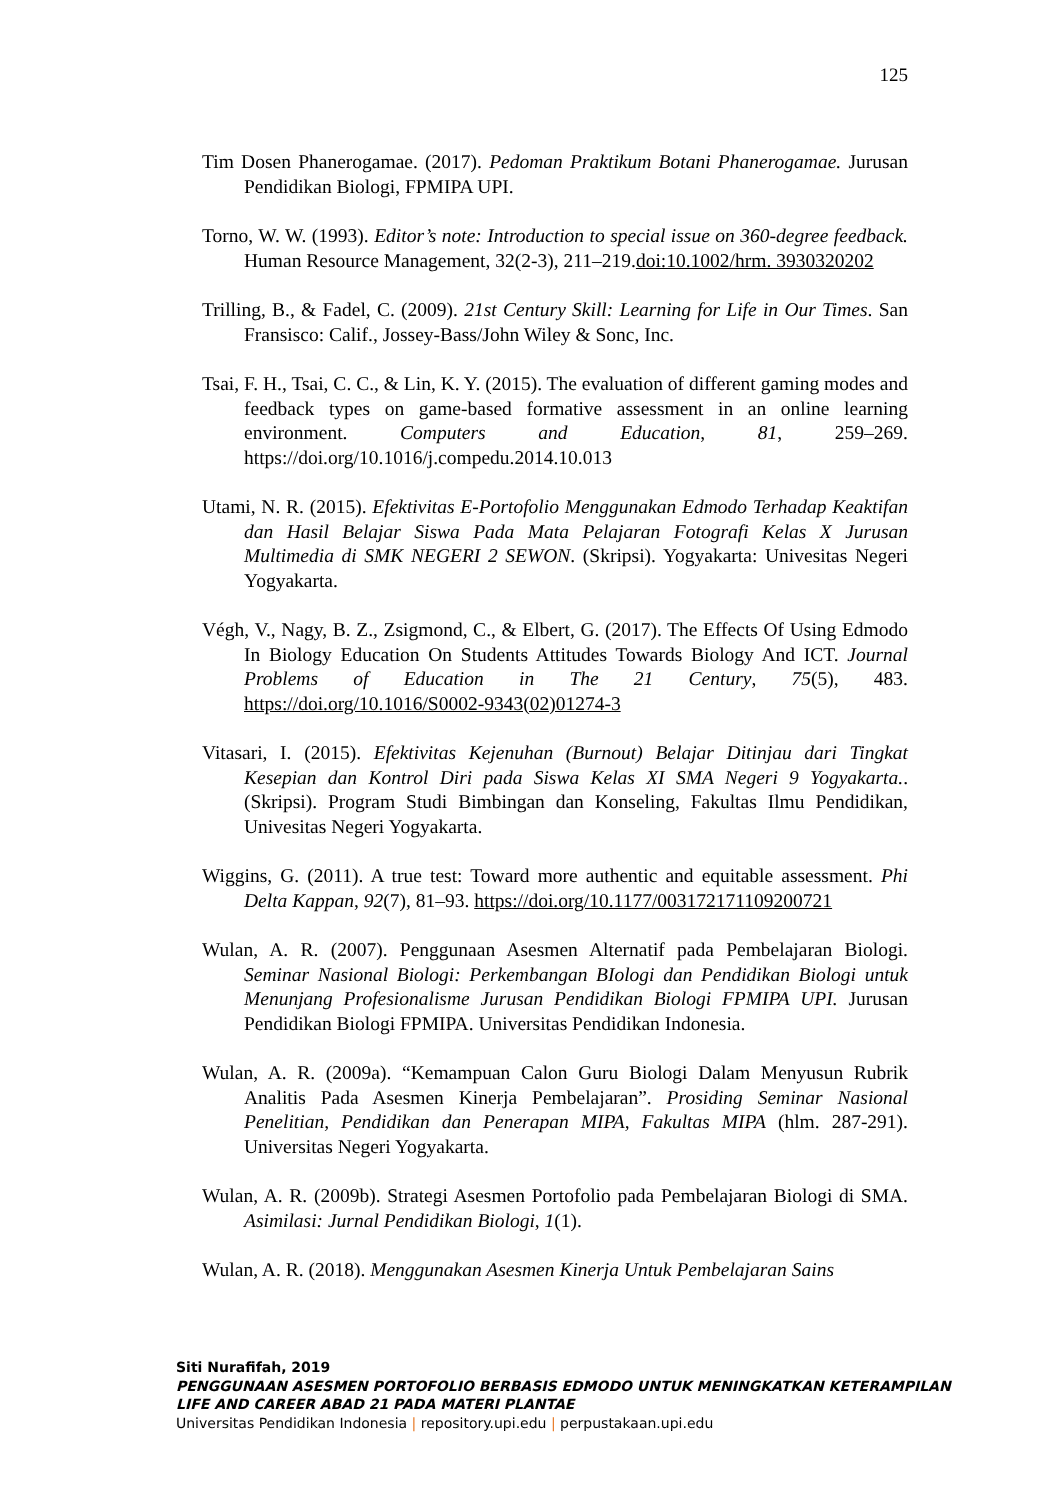125
Tim Dosen Phanerogamae. (2017). Pedoman Praktikum Botani Phanerogamae. Jurusan Pendidikan Biologi, FPMIPA UPI.
Torno, W. W. (1993). Editor’s note: Introduction to special issue on 360-degree feedback. Human Resource Management, 32(2-3), 211–219.doi:10.1002/hrm. 3930320202
Trilling, B., & Fadel, C. (2009). 21st Century Skill: Learning for Life in Our Times. San Fransisco: Calif., Jossey-Bass/John Wiley & Sonc, Inc.
Tsai, F. H., Tsai, C. C., & Lin, K. Y. (2015). The evaluation of different gaming modes and feedback types on game-based formative assessment in an online learning environment. Computers and Education, 81, 259–269. https://doi.org/10.1016/j.compedu.2014.10.013
Utami, N. R. (2015). Efektivitas E-Portofolio Menggunakan Edmodo Terhadap Keaktifan dan Hasil Belajar Siswa Pada Mata Pelajaran Fotografi Kelas X Jurusan Multimedia di SMK NEGERI 2 SEWON. (Skripsi). Yogyakarta: Univesitas Negeri Yogyakarta.
Végh, V., Nagy, B. Z., Zsigmond, C., & Elbert, G. (2017). The Effects Of Using Edmodo In Biology Education On Students Attitudes Towards Biology And ICT. Journal Problems of Education in The 21 Century, 75(5), 483. https://doi.org/10.1016/S0002-9343(02)01274-3
Vitasari, I. (2015). Efektivitas Kejenuhan (Burnout) Belajar Ditinjau dari Tingkat Kesepian dan Kontrol Diri pada Siswa Kelas XI SMA Negeri 9 Yogyakarta.. (Skripsi). Program Studi Bimbingan dan Konseling, Fakultas Ilmu Pendidikan, Univesitas Negeri Yogyakarta.
Wiggins, G. (2011). A true test: Toward more authentic and equitable assessment. Phi Delta Kappan, 92(7), 81–93. https://doi.org/10.1177/003172171109200721
Wulan, A. R. (2007). Penggunaan Asesmen Alternatif pada Pembelajaran Biologi. Seminar Nasional Biologi: Perkembangan BIologi dan Pendidikan Biologi untuk Menunjang Profesionalisme Jurusan Pendidikan Biologi FPMIPA UPI. Jurusan Pendidikan Biologi FPMIPA. Universitas Pendidikan Indonesia.
Wulan, A. R. (2009a). “Kemampuan Calon Guru Biologi Dalam Menyusun Rubrik Analitis Pada Asesmen Kinerja Pembelajaran”. Prosiding Seminar Nasional Penelitian, Pendidikan dan Penerapan MIPA, Fakultas MIPA (hlm. 287-291). Universitas Negeri Yogyakarta.
Wulan, A. R. (2009b). Strategi Asesmen Portofolio pada Pembelajaran Biologi di SMA. Asimilasi: Jurnal Pendidikan Biologi, 1(1).
Wulan, A. R. (2018). Menggunakan Asesmen Kinerja Untuk Pembelajaran Sains
Siti Nurafifah, 2019
PENGGUNAAN ASESMEN PORTOFOLIO BERBASIS EDMODO UNTUK MENINGKATKAN KETERAMPILAN
LIFE AND CAREER ABAD 21 PADA MATERI PLANTAE
Universitas Pendidikan Indonesia | repository.upi.edu | perpustakaan.upi.edu